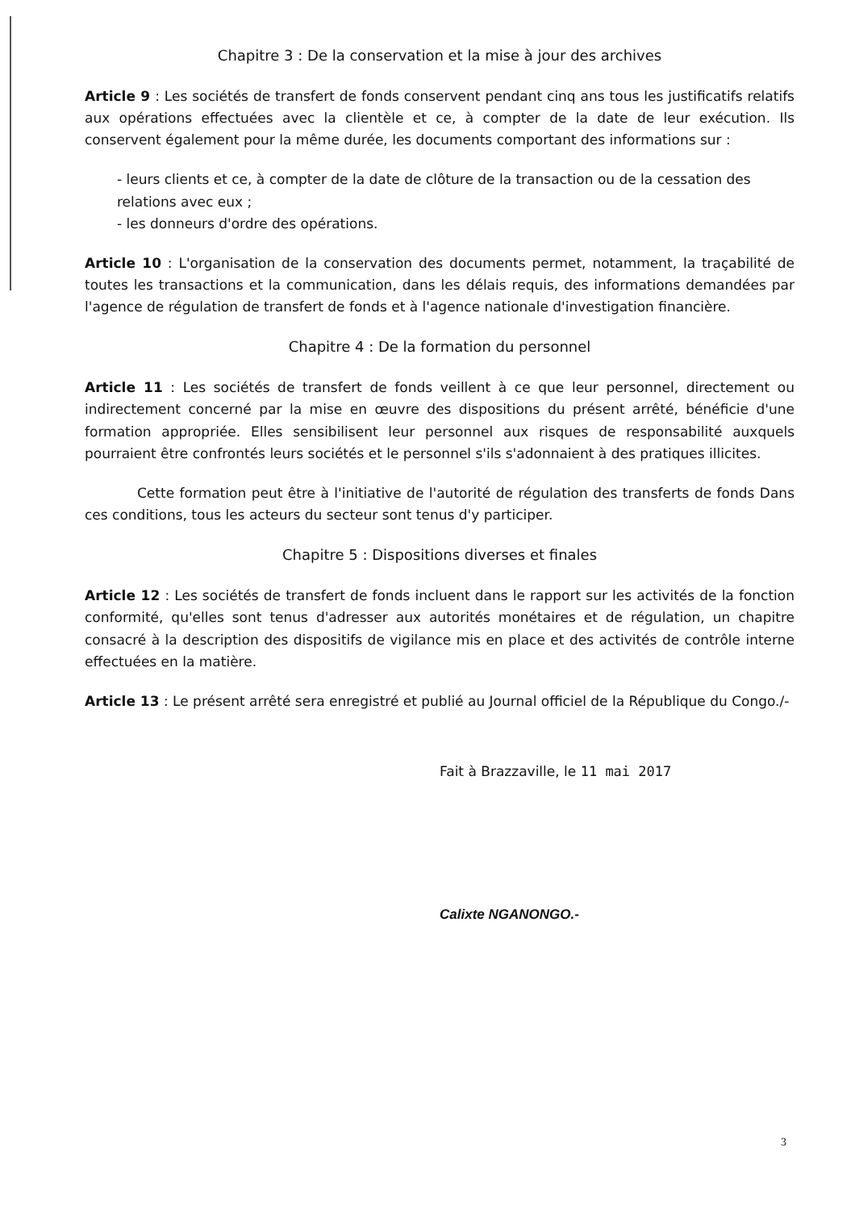Chapitre 3 : De la conservation et la mise à jour des archives
Article 9 : Les sociétés de transfert de fonds conservent pendant cinq ans tous les justificatifs relatifs aux opérations effectuées avec la clientèle et ce, à compter de la date de leur exécution. Ils conservent également pour la même durée, les documents comportant des informations sur :
- leurs clients et ce, à compter de la date de clôture de la transaction ou de la cessation des relations avec eux ;
- les donneurs d'ordre des opérations.
Article 10 : L'organisation de la conservation des documents permet, notamment, la traçabilité de toutes les transactions et la communication, dans les délais requis, des informations demandées par l'agence de régulation de transfert de fonds et à l'agence nationale d'investigation financière.
Chapitre 4 : De la formation du personnel
Article 11 : Les sociétés de transfert de fonds veillent à ce que leur personnel, directement ou indirectement concerné par la mise en œuvre des dispositions du présent arrêté, bénéficie d'une formation appropriée. Elles sensibilisent leur personnel aux risques de responsabilité auxquels pourraient être confrontés leurs sociétés et le personnel s'ils s'adonnaient à des pratiques illicites.
Cette formation peut être à l'initiative de l'autorité de régulation des transferts de fonds Dans ces conditions, tous les acteurs du secteur sont tenus d'y participer.
Chapitre 5 : Dispositions diverses et finales
Article 12 : Les sociétés de transfert de fonds incluent dans le rapport sur les activités de la fonction conformité, qu'elles sont tenus d'adresser aux autorités monétaires et de régulation, un chapitre consacré à la description des dispositifs de vigilance mis en place et des activités de contrôle interne effectuées en la matière.
Article 13 : Le présent arrêté sera enregistré et publié au Journal officiel de la République du Congo./-
Fait à Brazzaville, le 11 mai 2017
Calixte NGANONGO.-
3